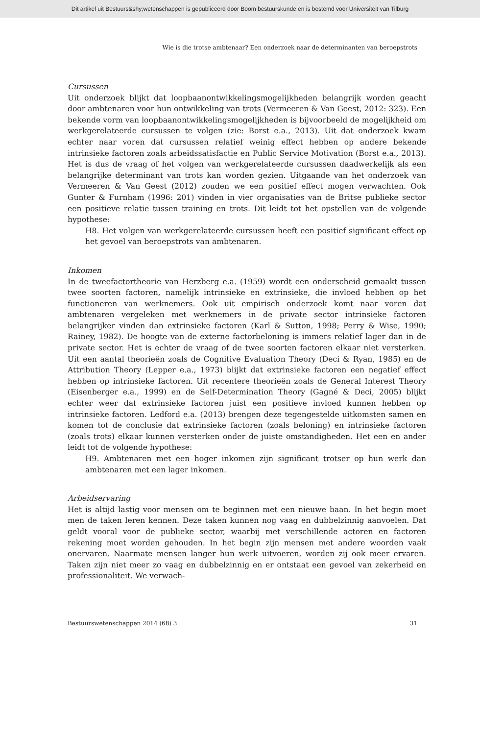Dit artikel uit Bestuurs&shy;wetenschappen is gepubliceerd door Boom bestuurskunde en is bestemd voor Universiteit van Tilburg
Wie is die trotse ambtenaar? Een onderzoek naar de determinanten van beroepstrots
Cursussen
Uit onderzoek blijkt dat loopbaanontwikkelingsmogelijkheden belangrijk worden geacht door ambtenaren voor hun ontwikkeling van trots (Vermeeren & Van Geest, 2012: 323). Een bekende vorm van loopbaanontwikkelingsmogelijkheden is bijvoorbeeld de mogelijkheid om werkgerelateerde cursussen te volgen (zie: Borst e.a., 2013). Uit dat onderzoek kwam echter naar voren dat cursussen relatief weinig effect hebben op andere bekende intrinsieke factoren zoals arbeidssatisfactie en Public Service Motivation (Borst e.a., 2013). Het is dus de vraag of het volgen van werkgerelateerde cursussen daadwerkelijk als een belangrijke determinant van trots kan worden gezien. Uitgaande van het onderzoek van Vermeeren & Van Geest (2012) zouden we een positief effect mogen verwachten. Ook Gunter & Furnham (1996: 201) vinden in vier organisaties van de Britse publieke sector een positieve relatie tussen training en trots. Dit leidt tot het opstellen van de volgende hypothese:
H8. Het volgen van werkgerelateerde cursussen heeft een positief significant effect op het gevoel van beroepstrots van ambtenaren.
Inkomen
In de tweefactortheorie van Herzberg e.a. (1959) wordt een onderscheid gemaakt tussen twee soorten factoren, namelijk intrinsieke en extrinsieke, die invloed hebben op het functioneren van werknemers. Ook uit empirisch onderzoek komt naar voren dat ambtenaren vergeleken met werknemers in de private sector intrinsieke factoren belangrijker vinden dan extrinsieke factoren (Karl & Sutton, 1998; Perry & Wise, 1990; Rainey, 1982). De hoogte van de externe factorbeloning is immers relatief lager dan in de private sector. Het is echter de vraag of de twee soorten factoren elkaar niet versterken. Uit een aantal theorieën zoals de Cognitive Evaluation Theory (Deci & Ryan, 1985) en de Attribution Theory (Lepper e.a., 1973) blijkt dat extrinsieke factoren een negatief effect hebben op intrinsieke factoren. Uit recentere theorieën zoals de General Interest Theory (Eisenberger e.a., 1999) en de Self-Determination Theory (Gagné & Deci, 2005) blijkt echter weer dat extrinsieke factoren juist een positieve invloed kunnen hebben op intrinsieke factoren. Ledford e.a. (2013) brengen deze tegengestelde uitkomsten samen en komen tot de conclusie dat extrinsieke factoren (zoals beloning) en intrinsieke factoren (zoals trots) elkaar kunnen versterken onder de juiste omstandigheden. Het een en ander leidt tot de volgende hypothese:
H9. Ambtenaren met een hoger inkomen zijn significant trotser op hun werk dan ambtenaren met een lager inkomen.
Arbeidservaring
Het is altijd lastig voor mensen om te beginnen met een nieuwe baan. In het begin moet men de taken leren kennen. Deze taken kunnen nog vaag en dubbelzinnig aanvoelen. Dat geldt vooral voor de publieke sector, waarbij met verschillende actoren en factoren rekening moet worden gehouden. In het begin zijn mensen met andere woorden vaak onervaren. Naarmate mensen langer hun werk uitvoeren, worden zij ook meer ervaren. Taken zijn niet meer zo vaag en dubbelzinnig en er ontstaat een gevoel van zekerheid en professionaliteit. We verwach-
Bestuurswetenschappen 2014 (68) 3 31